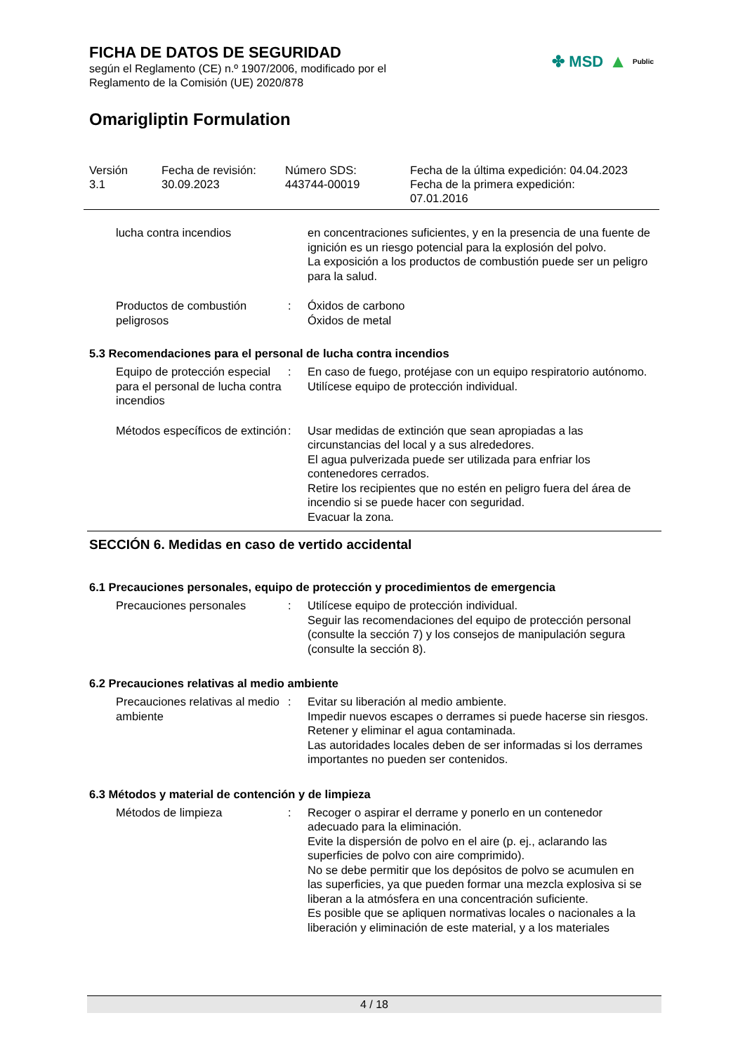✤ MSD ▲ Public
FICHA DE DATOS DE SEGURIDAD
según el Reglamento (CE) n.º 1907/2006, modificado por el
Reglamento de la Comisión (UE) 2020/878
Omarigliptin Formulation
| Versión 3.1 | Fecha de revisión: 30.09.2023 | Número SDS: 443744-00019 | Fecha de la última expedición: 04.04.2023 Fecha de la primera expedición: 07.01.2016 |
| lucha contra incendios | | en concentraciones suficientes, y en la presencia de una fuente de ignición es un riesgo potencial para la explosión del polvo. La exposición a los productos de combustión puede ser un peligro para la salud. |
| Productos de combustión peligrosos | : | Óxidos de carbono Óxidos de metal |
5.3 Recomendaciones para el personal de lucha contra incendios
| Equipo de protección especial para el personal de lucha contra incendios | : | En caso de fuego, protéjase con un equipo respiratorio autónomo. Utilícese equipo de protección individual. |
| Métodos específicos de extinción | : | Usar medidas de extinción que sean apropiadas a las circunstancias del local y a sus alrededores. El agua pulverizada puede ser utilizada para enfriar los contenedores cerrados. Retire los recipientes que no estén en peligro fuera del área de incendio si se puede hacer con seguridad. Evacuar la zona. |
SECCIÓN 6. Medidas en caso de vertido accidental
6.1 Precauciones personales, equipo de protección y procedimientos de emergencia
| Precauciones personales | : | Utilícese equipo de protección individual. Seguir las recomendaciones del equipo de protección personal (consulte la sección 7) y los consejos de manipulación segura (consulte la sección 8). |
6.2 Precauciones relativas al medio ambiente
| Precauciones relativas al medio ambiente | : | Evitar su liberación al medio ambiente. Impedir nuevos escapes o derrames si puede hacerse sin riesgos. Retener y eliminar el agua contaminada. Las autoridades locales deben de ser informadas si los derrames importantes no pueden ser contenidos. |
6.3 Métodos y material de contención y de limpieza
| Métodos de limpieza | : | Recoger o aspirar el derrame y ponerlo en un contenedor adecuado para la eliminación. Evite la dispersión de polvo en el aire (p. ej., aclarando las superficies de polvo con aire comprimido). No se debe permitir que los depósitos de polvo se acumulen en las superficies, ya que pueden formar una mezcla explosiva si se liberan a la atmósfera en una concentración suficiente. Es posible que se apliquen normativas locales o nacionales a la liberación y eliminación de este material, y a los materiales |
4 / 18